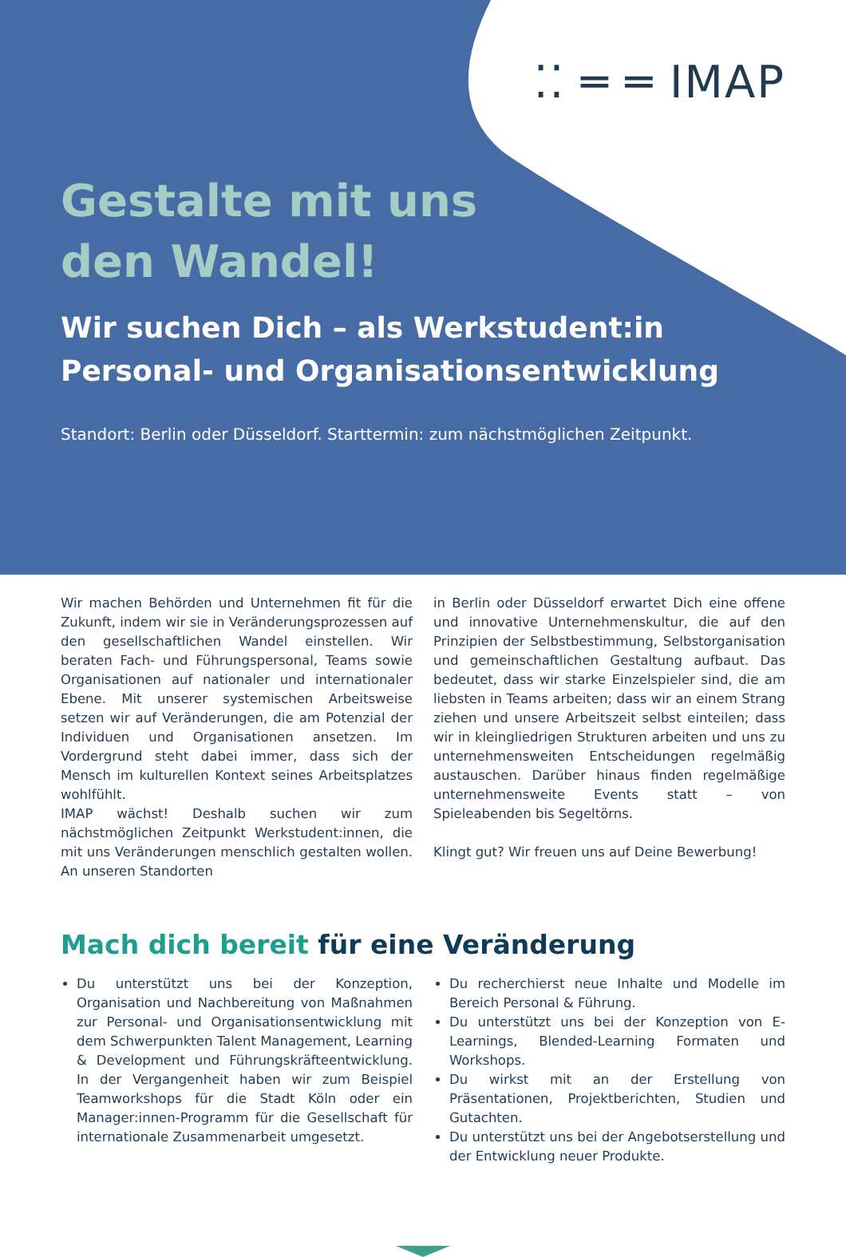⁚⁚ ═ ═ IMAP
Gestalte mit uns
den Wandel!
Wir suchen Dich – als Werkstudent:in Personal- und Organisationsentwicklung
Standort: Berlin oder Düsseldorf. Starttermin: zum nächstmöglichen Zeitpunkt.
Wir machen Behörden und Unternehmen fit für die Zukunft, indem wir sie in Veränderungsprozessen auf den gesellschaftlichen Wandel einstellen. Wir beraten Fach- und Führungspersonal, Teams sowie Organisationen auf nationaler und internationaler Ebene. Mit unserer systemischen Arbeitsweise setzen wir auf Veränderungen, die am Potenzial der Individuen und Organisationen ansetzen. Im Vordergrund steht dabei immer, dass sich der Mensch im kulturellen Kontext seines Arbeitsplatzes wohlfühlt.
IMAP wächst! Deshalb suchen wir zum nächstmöglichen Zeitpunkt Werkstudent:innen, die mit uns Veränderungen menschlich gestalten wollen. An unseren Standorten
in Berlin oder Düsseldorf erwartet Dich eine offene und innovative Unternehmenskultur, die auf den Prinzipien der Selbstbestimmung, Selbstorganisation und gemeinschaftlichen Gestaltung aufbaut. Das bedeutet, dass wir starke Einzelspieler sind, die am liebsten in Teams arbeiten; dass wir an einem Strang ziehen und unsere Arbeitszeit selbst einteilen; dass wir in kleingliedrigen Strukturen arbeiten und uns zu unternehmensweiten Entscheidungen regelmäßig austauschen. Darüber hinaus finden regelmäßige unternehmensweite Events statt – von Spieleabenden bis Segeltörns.
Klingt gut? Wir freuen uns auf Deine Bewerbung!
Mach dich bereit für eine Veränderung
Du unterstützt uns bei der Konzeption, Organisation und Nachbereitung von Maßnahmen zur Personal- und Organisationsentwicklung mit dem Schwerpunkten Talent Management, Learning & Development und Führungskräfteentwicklung. In der Vergangenheit haben wir zum Beispiel Teamworkshops für die Stadt Köln oder ein Manager:innen-Programm für die Gesellschaft für internationale Zusammenarbeit umgesetzt.
Du recherchierst neue Inhalte und Modelle im Bereich Personal & Führung.
Du unterstützt uns bei der Konzeption von E-Learnings, Blended-Learning Formaten und Workshops.
Du wirkst mit an der Erstellung von Präsentationen, Projektberichten, Studien und Gutachten.
Du unterstützt uns bei der Angebotserstellung und der Entwicklung neuer Produkte.